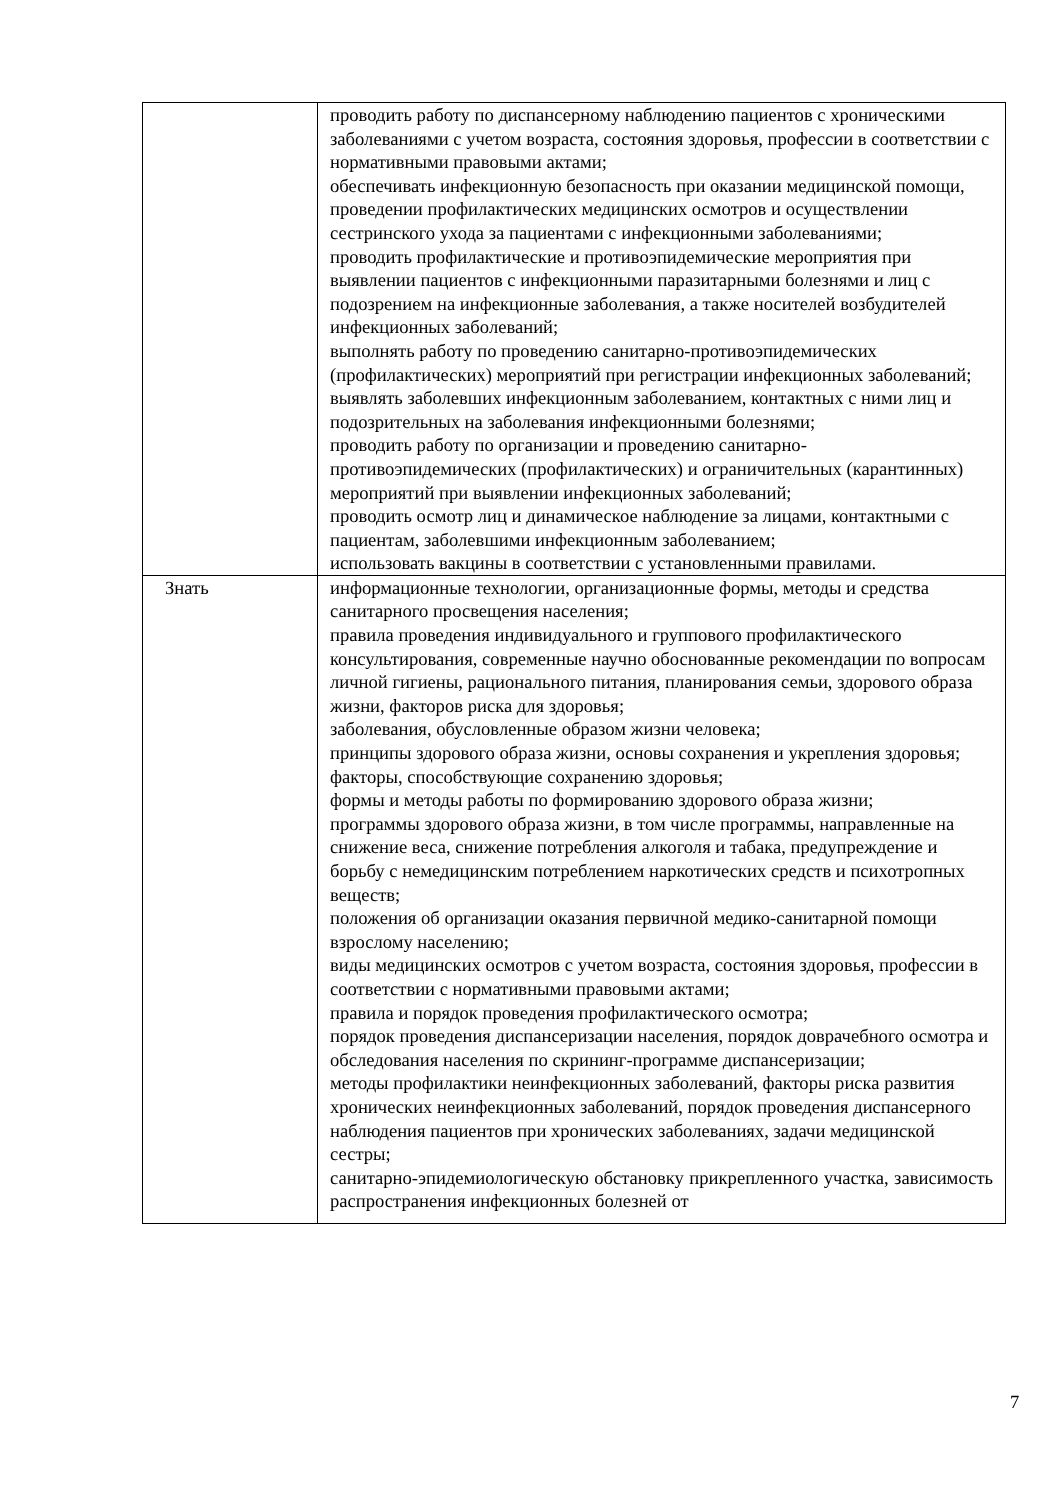| | проводить работу по диспансерному наблюдению пациентов с хроническими заболеваниями с учетом возраста, состояния здоровья, профессии в соответствии с нормативными правовыми актами; обеспечивать инфекционную безопасность при оказании медицинской помощи, проведении профилактических медицинских осмотров и осуществлении сестринского ухода за пациентами с инфекционными заболеваниями; проводить профилактические и противоэпидемические мероприятия при выявлении пациентов с инфекционными паразитарными болезнями и лиц с подозрением на инфекционные заболевания, а также носителей возбудителей инфекционных заболеваний; выполнять работу по проведению санитарно-противоэпидемических (профилактических) мероприятий при регистрации инфекционных заболеваний; выявлять заболевших инфекционным заболеванием, контактных с ними лиц и подозрительных на заболевания инфекционными болезнями; проводить работу по организации и проведению санитарно-противоэпидемических (профилактических) и ограничительных (карантинных) мероприятий при выявлении инфекционных заболеваний; проводить осмотр лиц и динамическое наблюдение за лицами, контактными с пациентам, заболевшими инфекционным заболеванием; использовать вакцины в соответствии с установленными правилами. |
| Знать | информационные технологии, организационные формы, методы и средства санитарного просвещения населения; правила проведения индивидуального и группового профилактического консультирования, современные научно обоснованные рекомендации по вопросам личной гигиены, рационального питания, планирования семьи, здорового образа жизни, факторов риска для здоровья; заболевания, обусловленные образом жизни человека; принципы здорового образа жизни, основы сохранения и укрепления здоровья; факторы, способствующие сохранению здоровья; формы и методы работы по формированию здорового образа жизни; программы здорового образа жизни, в том числе программы, направленные на снижение веса, снижение потребления алкоголя и табака, предупреждение и борьбу с немедицинским потреблением наркотических средств и психотропных веществ; положения об организации оказания первичной медико-санитарной помощи взрослому населению; виды медицинских осмотров с учетом возраста, состояния здоровья, профессии в соответствии с нормативными правовыми актами; правила и порядок проведения профилактического осмотра; порядок проведения диспансеризации населения, порядок доврачебного осмотра и обследования населения по скрининг-программе диспансеризации; методы профилактики неинфекционных заболеваний, факторы риска развития хронических неинфекционных заболеваний, порядок проведения диспансерного наблюдения пациентов при хронических заболеваниях, задачи медицинской сестры; санитарно-эпидемиологическую обстановку прикрепленного участка, зависимость распространения инфекционных болезней от |
7